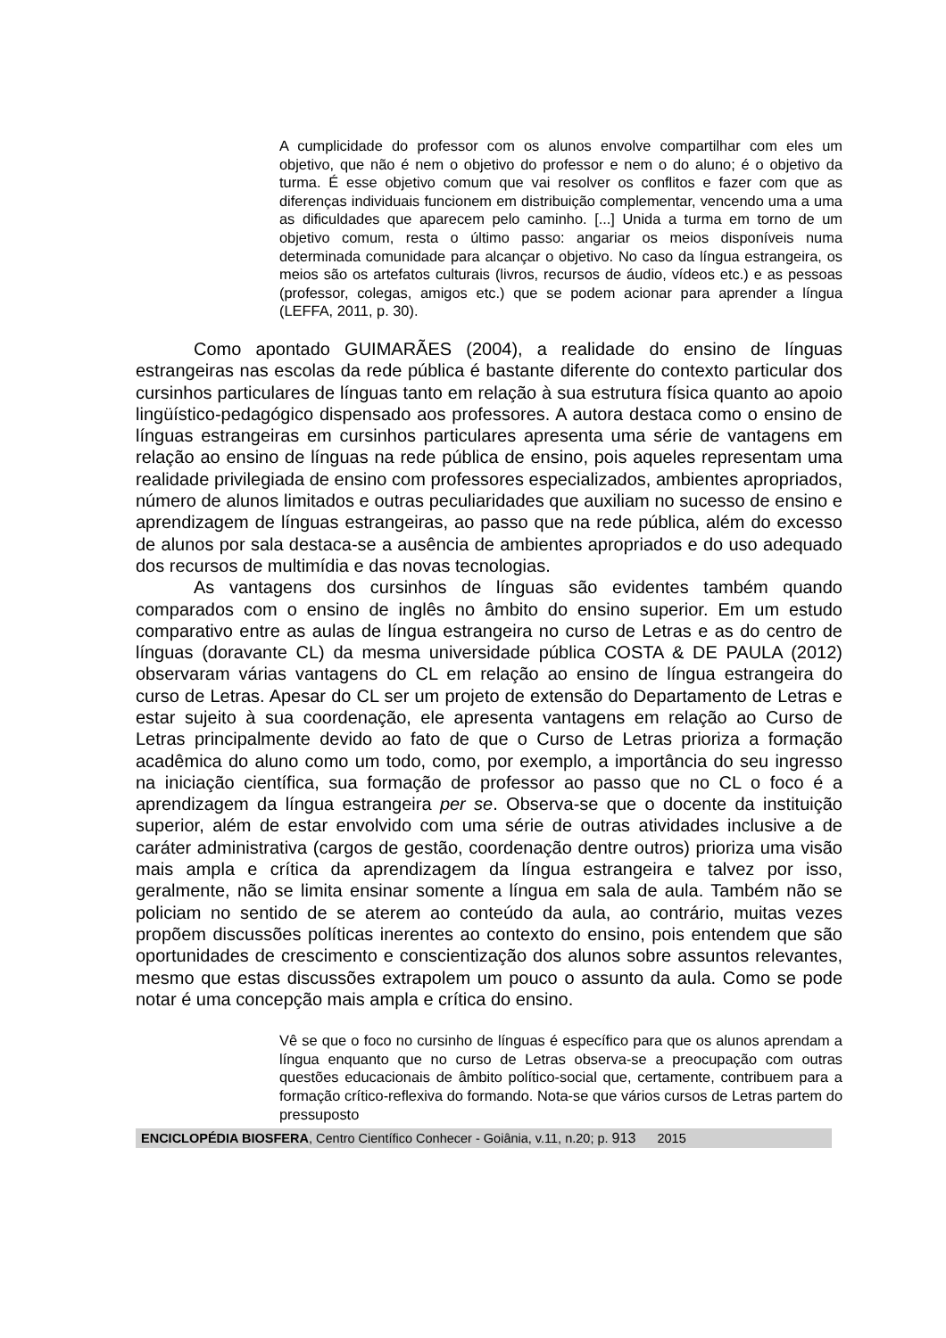A cumplicidade do professor com os alunos envolve compartilhar com eles um objetivo, que não é nem o objetivo do professor e nem o do aluno; é o objetivo da turma. É esse objetivo comum que vai resolver os conflitos e fazer com que as diferenças individuais funcionem em distribuição complementar, vencendo uma a uma as dificuldades que aparecem pelo caminho. [...] Unida a turma em torno de um objetivo comum, resta o último passo: angariar os meios disponíveis numa determinada comunidade para alcançar o objetivo. No caso da língua estrangeira, os meios são os artefatos culturais (livros, recursos de áudio, vídeos etc.) e as pessoas (professor, colegas, amigos etc.) que se podem acionar para aprender a língua (LEFFA, 2011, p. 30).
Como apontado GUIMARÃES (2004), a realidade do ensino de línguas estrangeiras nas escolas da rede pública é bastante diferente do contexto particular dos cursinhos particulares de línguas tanto em relação à sua estrutura física quanto ao apoio lingüístico-pedagógico dispensado aos professores. A autora destaca como o ensino de línguas estrangeiras em cursinhos particulares apresenta uma série de vantagens em relação ao ensino de línguas na rede pública de ensino, pois aqueles representam uma realidade privilegiada de ensino com professores especializados, ambientes apropriados, número de alunos limitados e outras peculiaridades que auxiliam no sucesso de ensino e aprendizagem de línguas estrangeiras, ao passo que na rede pública, além do excesso de alunos por sala destaca-se a ausência de ambientes apropriados e do uso adequado dos recursos de multimídia e das novas tecnologias.
As vantagens dos cursinhos de línguas são evidentes também quando comparados com o ensino de inglês no âmbito do ensino superior. Em um estudo comparativo entre as aulas de língua estrangeira no curso de Letras e as do centro de línguas (doravante CL) da mesma universidade pública COSTA & DE PAULA (2012) observaram várias vantagens do CL em relação ao ensino de língua estrangeira do curso de Letras. Apesar do CL ser um projeto de extensão do Departamento de Letras e estar sujeito à sua coordenação, ele apresenta vantagens em relação ao Curso de Letras principalmente devido ao fato de que o Curso de Letras prioriza a formação acadêmica do aluno como um todo, como, por exemplo, a importância do seu ingresso na iniciação científica, sua formação de professor ao passo que no CL o foco é a aprendizagem da língua estrangeira per se. Observa-se que o docente da instituição superior, além de estar envolvido com uma série de outras atividades inclusive a de caráter administrativa (cargos de gestão, coordenação dentre outros) prioriza uma visão mais ampla e crítica da aprendizagem da língua estrangeira e talvez por isso, geralmente, não se limita ensinar somente a língua em sala de aula. Também não se policiam no sentido de se aterem ao conteúdo da aula, ao contrário, muitas vezes propõem discussões políticas inerentes ao contexto do ensino, pois entendem que são oportunidades de crescimento e conscientização dos alunos sobre assuntos relevantes, mesmo que estas discussões extrapolem um pouco o assunto da aula. Como se pode notar é uma concepção mais ampla e crítica do ensino.
Vê se que o foco no cursinho de línguas é específico para que os alunos aprendam a língua enquanto que no curso de Letras observa-se a preocupação com outras questões educacionais de âmbito político-social que, certamente, contribuem para a formação crítico-reflexiva do formando. Nota-se que vários cursos de Letras partem do pressuposto
ENCICLOPÉDIA BIOSFERA, Centro Científico Conhecer - Goiânia, v.11, n.20; p. 913 2015